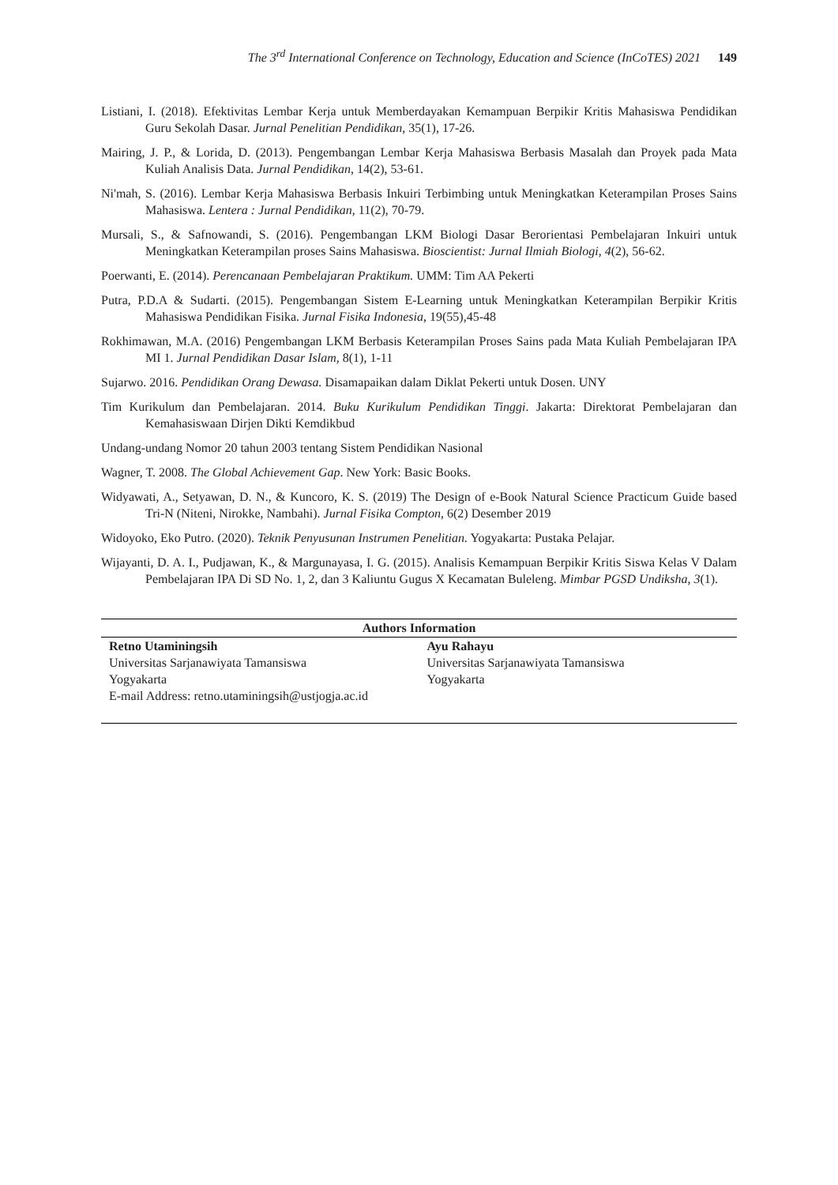The 3<sup>rd</sup> International Conference on Technology, Education and Science (InCoTES) 2021 149
Listiani, I. (2018). Efektivitas Lembar Kerja untuk Memberdayakan Kemampuan Berpikir Kritis Mahasiswa Pendidikan Guru Sekolah Dasar. Jurnal Penelitian Pendidikan, 35(1), 17-26.
Mairing, J. P., & Lorida, D. (2013). Pengembangan Lembar Kerja Mahasiswa Berbasis Masalah dan Proyek pada Mata Kuliah Analisis Data. Jurnal Pendidikan, 14(2), 53-61.
Ni'mah, S. (2016). Lembar Kerja Mahasiswa Berbasis Inkuiri Terbimbing untuk Meningkatkan Keterampilan Proses Sains Mahasiswa. Lentera : Jurnal Pendidikan, 11(2), 70-79.
Mursali, S., & Safnowandi, S. (2016). Pengembangan LKM Biologi Dasar Berorientasi Pembelajaran Inkuiri untuk Meningkatkan Keterampilan proses Sains Mahasiswa. Bioscientist: Jurnal Ilmiah Biologi, 4(2), 56-62.
Poerwanti, E. (2014). Perencanaan Pembelajaran Praktikum. UMM: Tim AA Pekerti
Putra, P.D.A & Sudarti. (2015). Pengembangan Sistem E-Learning untuk Meningkatkan Keterampilan Berpikir Kritis Mahasiswa Pendidikan Fisika. Jurnal Fisika Indonesia, 19(55),45-48
Rokhimawan, M.A. (2016) Pengembangan LKM Berbasis Keterampilan Proses Sains pada Mata Kuliah Pembelajaran IPA MI 1. Jurnal Pendidikan Dasar Islam, 8(1), 1-11
Sujarwo. 2016. Pendidikan Orang Dewasa. Disamapaikan dalam Diklat Pekerti untuk Dosen. UNY
Tim Kurikulum dan Pembelajaran. 2014. Buku Kurikulum Pendidikan Tinggi. Jakarta: Direktorat Pembelajaran dan Kemahasiswaan Dirjen Dikti Kemdikbud
Undang-undang Nomor 20 tahun 2003 tentang Sistem Pendidikan Nasional
Wagner, T. 2008. The Global Achievement Gap. New York: Basic Books.
Widyawati, A., Setyawan, D. N., & Kuncoro, K. S. (2019) The Design of e-Book Natural Science Practicum Guide based Tri-N (Niteni, Nirokke, Nambahi). Jurnal Fisika Compton, 6(2) Desember 2019
Widoyoko, Eko Putro. (2020). Teknik Penyusunan Instrumen Penelitian. Yogyakarta: Pustaka Pelajar.
Wijayanti, D. A. I., Pudjawan, K., & Margunayasa, I. G. (2015). Analisis Kemampuan Berpikir Kritis Siswa Kelas V Dalam Pembelajaran IPA Di SD No. 1, 2, dan 3 Kaliuntu Gugus X Kecamatan Buleleng. Mimbar PGSD Undiksha, 3(1).
| Authors Information | |
| --- | --- |
| Retno Utaminingsih Universitas Sarjanawiyata Tamansiswa Yogyakarta E-mail Address: retno.utaminingsih@ustjogja.ac.id | Ayu Rahayu Universitas Sarjanawiyata Tamansiswa Yogyakarta |